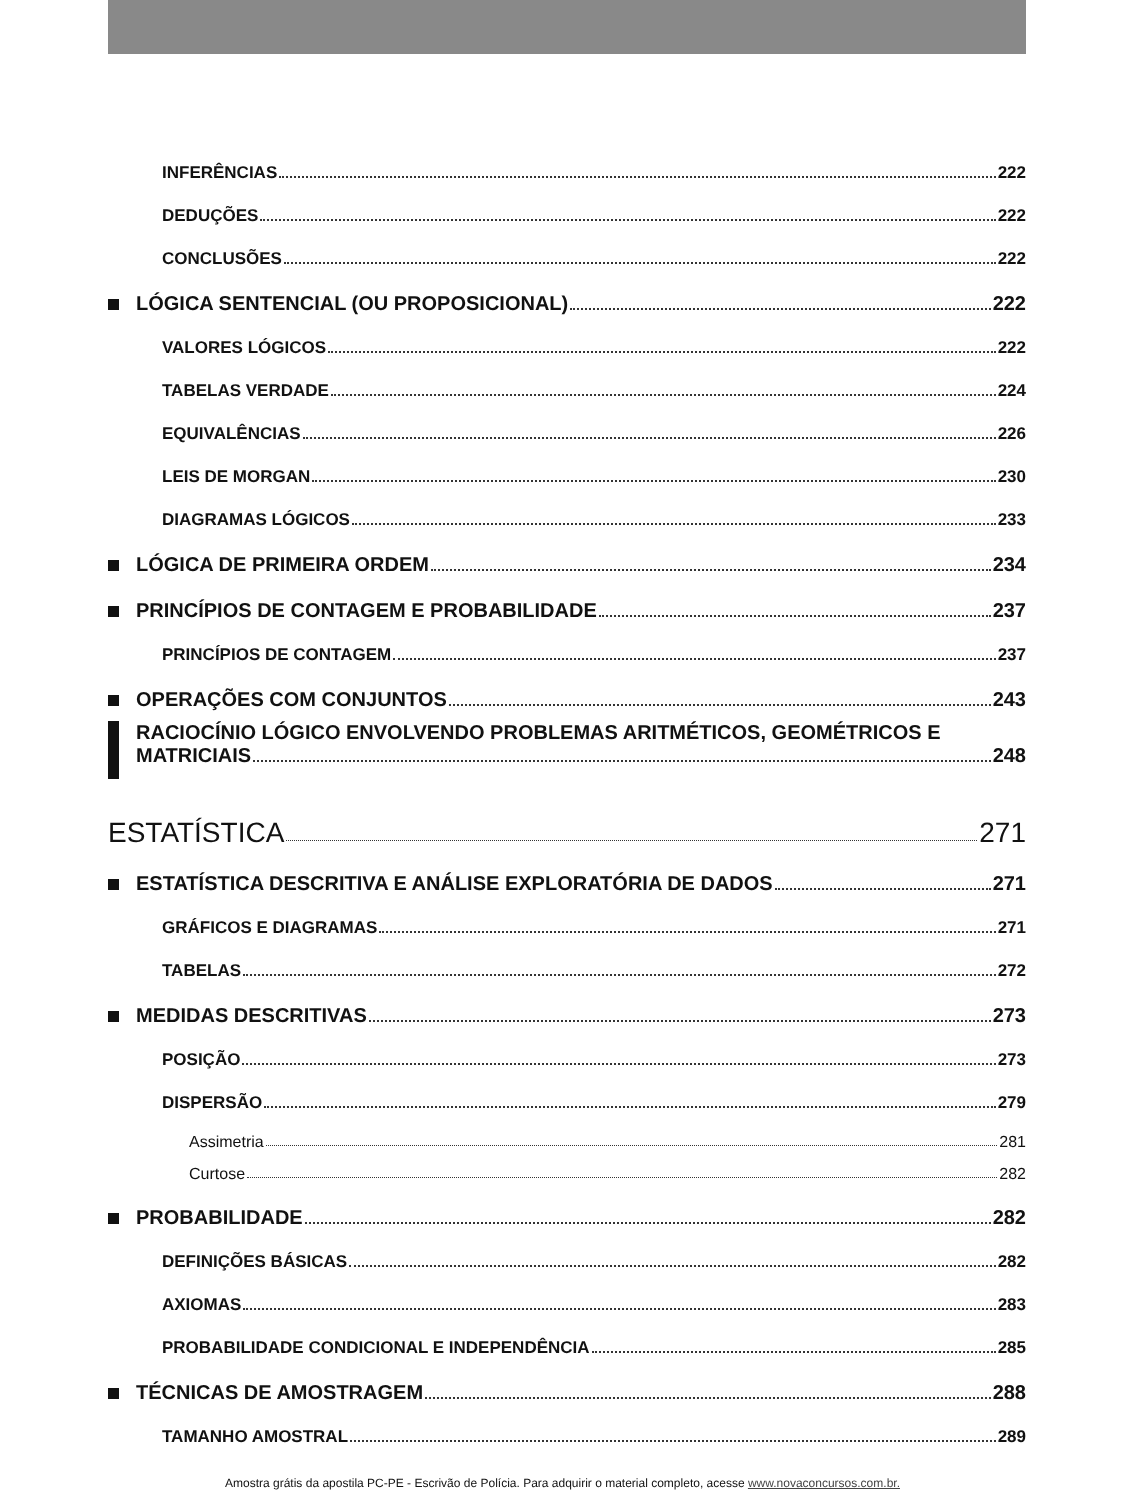INFERÊNCIAS 222
DEDUÇÕES 222
CONCLUSÕES 222
LÓGICA SENTENCIAL (OU PROPOSICIONAL) 222
VALORES LÓGICOS 222
TABELAS VERDADE 224
EQUIVALÊNCIAS 226
LEIS DE MORGAN 230
DIAGRAMAS LÓGICOS 233
LÓGICA DE PRIMEIRA ORDEM 234
PRINCÍPIOS DE CONTAGEM E PROBABILIDADE 237
PRINCÍPIOS DE CONTAGEM 237
OPERAÇÕES COM CONJUNTOS 243
RACIOCÍNIO LÓGICO ENVOLVENDO PROBLEMAS ARITMÉTICOS, GEOMÉTRICOS E
MATRICIAIS 248
ESTATÍSTICA 271
ESTATÍSTICA DESCRITIVA E ANÁLISE EXPLORATÓRIA DE DADOS 271
GRÁFICOS E DIAGRAMAS 271
TABELAS 272
MEDIDAS DESCRITIVAS 273
POSIÇÃO 273
DISPERSÃO 279
Assimetria 281
Curtose 282
PROBABILIDADE 282
DEFINIÇÕES BÁSICAS 282
AXIOMAS 283
PROBABILIDADE CONDICIONAL E INDEPENDÊNCIA 285
TÉCNICAS DE AMOSTRAGEM 288
TAMANHO AMOSTRAL 289
Amostra grátis da apostila PC-PE - Escrivão de Polícia. Para adquirir o material completo, acesse www.novaconcursos.com.br.